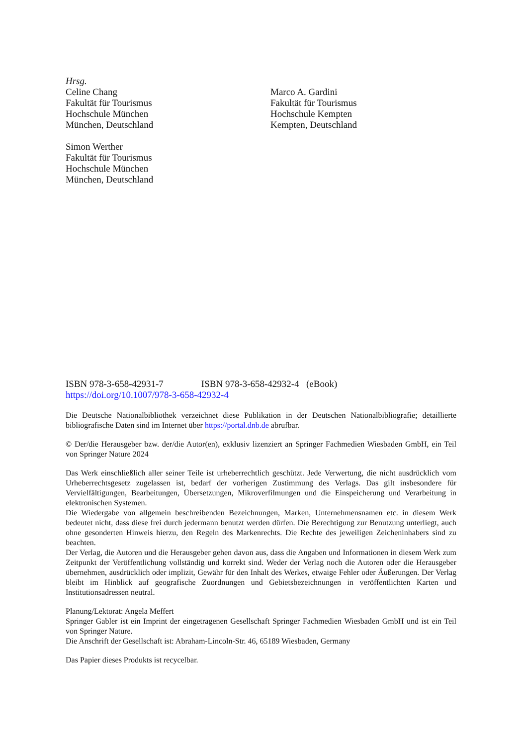Hrsg.
Celine Chang
Fakultät für Tourismus
Hochschule München
München, Deutschland
Simon Werther
Fakultät für Tourismus
Hochschule München
München, Deutschland
Marco A. Gardini
Fakultät für Tourismus
Hochschule Kempten
Kempten, Deutschland
ISBN 978-3-658-42931-7 ISBN 978-3-658-42932-4 (eBook)
https://doi.org/10.1007/978-3-658-42932-4
Die Deutsche Nationalbibliothek verzeichnet diese Publikation in der Deutschen Nationalbibliografie; detaillierte bibliografische Daten sind im Internet über https://portal.dnb.de abrufbar.
© Der/die Herausgeber bzw. der/die Autor(en), exklusiv lizenziert an Springer Fachmedien Wiesbaden GmbH, ein Teil von Springer Nature 2024
Das Werk einschließlich aller seiner Teile ist urheberrechtlich geschützt. Jede Verwertung, die nicht ausdrücklich vom Urheberrechtsgesetz zugelassen ist, bedarf der vorherigen Zustimmung des Verlags. Das gilt insbesondere für Vervielfältigungen, Bearbeitungen, Übersetzungen, Mikroverfilmungen und die Einspeicherung und Verarbeitung in elektronischen Systemen.
Die Wiedergabe von allgemein beschreibenden Bezeichnungen, Marken, Unternehmensnamen etc. in diesem Werk bedeutet nicht, dass diese frei durch jedermann benutzt werden dürfen. Die Berechtigung zur Benutzung unterliegt, auch ohne gesonderten Hinweis hierzu, den Regeln des Markenrechts. Die Rechte des jeweiligen Zeicheninhabers sind zu beachten.
Der Verlag, die Autoren und die Herausgeber gehen davon aus, dass die Angaben und Informationen in diesem Werk zum Zeitpunkt der Veröffentlichung vollständig und korrekt sind. Weder der Verlag noch die Autoren oder die Herausgeber übernehmen, ausdrücklich oder implizit, Gewähr für den Inhalt des Werkes, etwaige Fehler oder Äußerungen. Der Verlag bleibt im Hinblick auf geografische Zuordnungen und Gebietsbezeichnungen in veröffentlichten Karten und Institutionsadressen neutral.
Planung/Lektorat: Angela Meffert
Springer Gabler ist ein Imprint der eingetragenen Gesellschaft Springer Fachmedien Wiesbaden GmbH und ist ein Teil von Springer Nature.
Die Anschrift der Gesellschaft ist: Abraham-Lincoln-Str. 46, 65189 Wiesbaden, Germany
Das Papier dieses Produkts ist recycelbar.